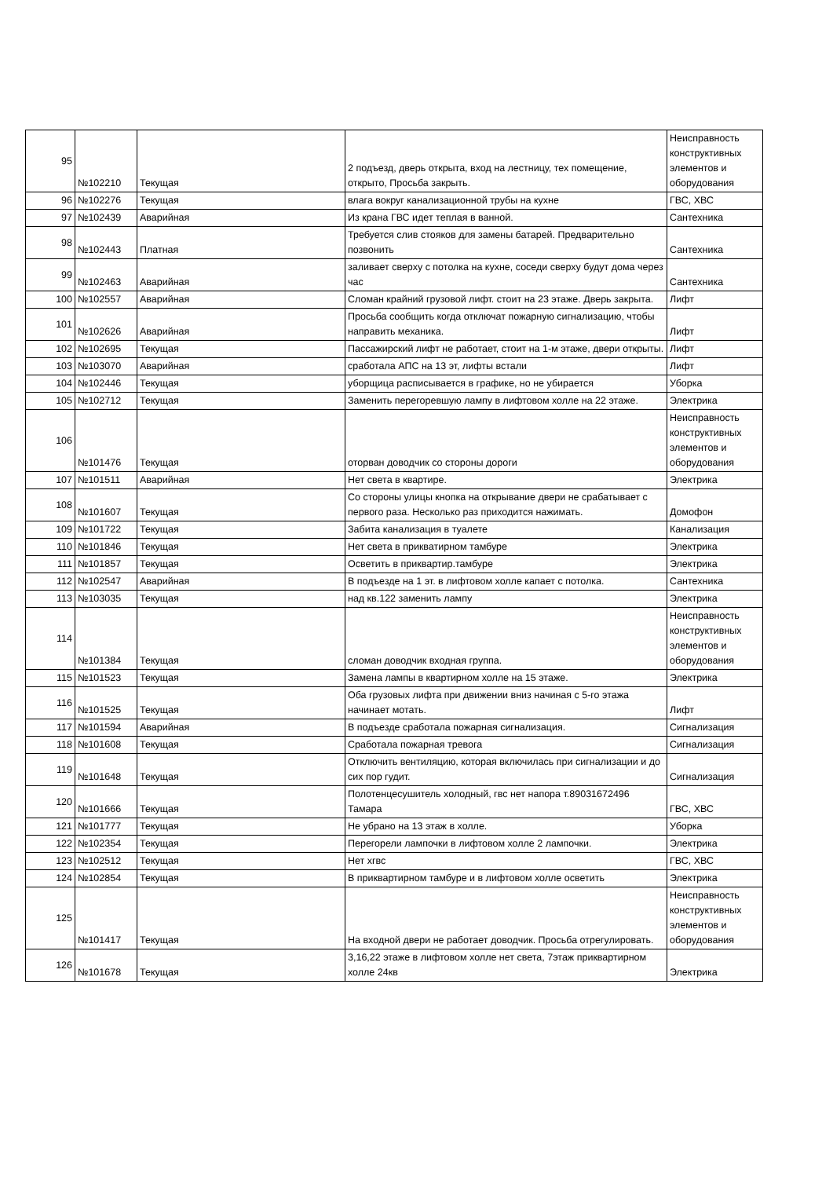| 95 | №102210 | Текущая | 2 подъезд, дверь открыта, вход на лестницу, тех помещение, открыто, Просьба закрыть. | Неисправность конструктивных элементов и оборудования |
| 96 | №102276 | Текущая | влага вокруг канализационной трубы на кухне | ГВС, ХВС |
| 97 | №102439 | Аварийная | Из крана ГВС идет теплая в ванной. | Сантехника |
| 98 | №102443 | Платная | Требуется слив стояков для замены батарей. Предварительно позвонить | Сантехника |
| 99 | №102463 | Аварийная | заливает сверху с потолка на кухне, соседи сверху будут дома через час | Сантехника |
| 100 | №102557 | Аварийная | Сломан крайний грузовой лифт. стоит на 23 этаже. Дверь закрыта. | Лифт |
| 101 | №102626 | Аварийная | Просьба сообщить когда отключат пожарную сигнализацию, чтобы направить механика. | Лифт |
| 102 | №102695 | Текущая | Пассажирский лифт не работает, стоит на 1-м этаже, двери открыты. | Лифт |
| 103 | №103070 | Аварийная | сработала АПС на 13 эт, лифты встали | Лифт |
| 104 | №102446 | Текущая | уборщица расписывается в графике, но не убирается | Уборка |
| 105 | №102712 | Текущая | Заменить перегоревшую лампу в лифтовом холле на 22 этаже. | Электрика |
| 106 | №101476 | Текущая | оторван доводчик со стороны дороги | Неисправность конструктивных элементов и оборудования |
| 107 | №101511 | Аварийная | Нет света в квартире. | Электрика |
| 108 | №101607 | Текущая | Со стороны улицы кнопка на открывание двери не срабатывает с первого раза. Несколько раз приходится нажимать. | Домофон |
| 109 | №101722 | Текущая | Забита канализация в туалете | Канализация |
| 110 | №101846 | Текущая | Нет света в прикватирном тамбуре | Электрика |
| 111 | №101857 | Текущая | Осветить в приквартир.тамбуре | Электрика |
| 112 | №102547 | Аварийная | В подъезде на 1 эт. в лифтовом холле капает с потолка. | Сантехника |
| 113 | №103035 | Текущая | над кв.122 заменить лампу | Электрика |
| 114 | №101384 | Текущая | сломан доводчик входная группа. | Неисправность конструктивных элементов и оборудования |
| 115 | №101523 | Текущая | Замена лампы в квартирном холле на 15 этаже. | Электрика |
| 116 | №101525 | Текущая | Оба грузовых лифта при движении вниз начиная с 5-го этажа начинает мотать. | Лифт |
| 117 | №101594 | Аварийная | В подъезде сработала пожарная сигнализация. | Сигнализация |
| 118 | №101608 | Текущая | Сработала пожарная тревога | Сигнализация |
| 119 | №101648 | Текущая | Отключить вентиляцию, которая включилась при сигнализации и до сих пор гудит. | Сигнализация |
| 120 | №101666 | Текущая | Полотенцесушитель холодный, гвс нет напора т.89031672496 Тамара | ГВС, ХВС |
| 121 | №101777 | Текущая | Не убрано на 13 этаж в холле. | Уборка |
| 122 | №102354 | Текущая | Перегорели лампочки в лифтовом холле 2 лампочки. | Электрика |
| 123 | №102512 | Текущая | Нет хгвс | ГВС, ХВС |
| 124 | №102854 | Текущая | В приквартирном тамбуре и в лифтовом холле осветить | Электрика |
| 125 | №101417 | Текущая | На входной двери не работает доводчик. Просьба отрегулировать. | Неисправность конструктивных элементов и оборудования |
| 126 | №101678 | Текущая | 3,16,22 этаже в лифтовом холле нет света, 7этаж приквартирном холле 24кв | Электрика |